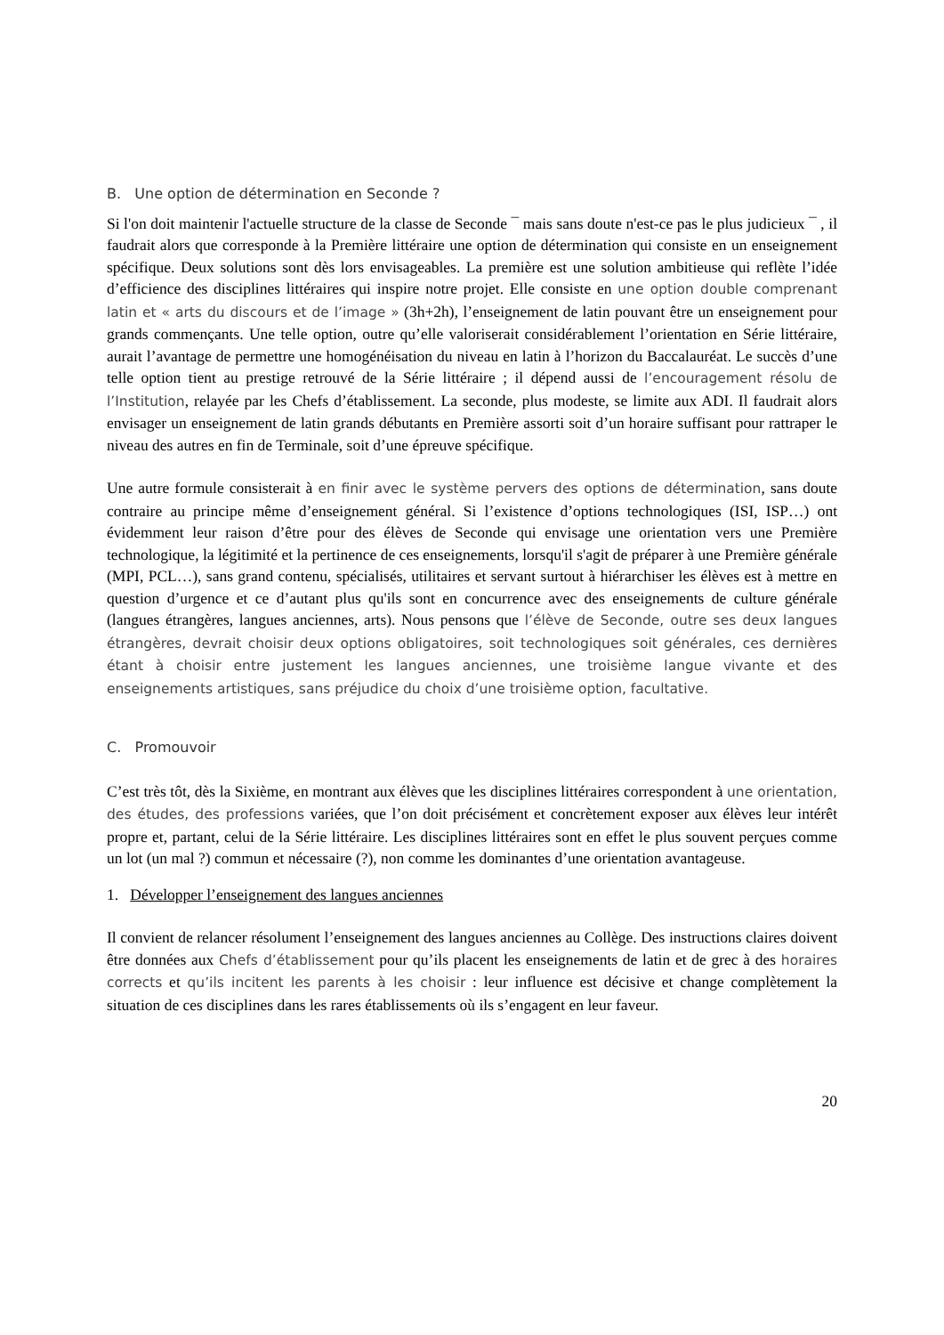B. Une option de détermination en Seconde ?
Si l'on doit maintenir l'actuelle structure de la classe de Seconde ¯ mais sans doute n'est-ce pas le plus judicieux ¯ , il faudrait alors que corresponde à la Première littéraire une option de détermination qui consiste en un enseignement spécifique. Deux solutions sont dès lors envisageables. La première est une solution ambitieuse qui reflète l’idée d’efficience des disciplines littéraires qui inspire notre projet. Elle consiste en une option double comprenant latin et « arts du discours et de l’image » (3h+2h), l’enseignement de latin pouvant être un enseignement pour grands commençants. Une telle option, outre qu’elle valoriserait considérablement l’orientation en Série littéraire, aurait l’avantage de permettre une homogénéisation du niveau en latin à l’horizon du Baccalauréat. Le succès d’une telle option tient au prestige retrouvé de la Série littéraire ; il dépend aussi de l’encouragement résolu de l’Institution, relayée par les Chefs d’établissement. La seconde, plus modeste, se limite aux ADI. Il faudrait alors envisager un enseignement de latin grands débutants en Première assorti soit d’un horaire suffisant pour rattraper le niveau des autres en fin de Terminale, soit d’une épreuve spécifique.
Une autre formule consisterait à en finir avec le système pervers des options de détermination, sans doute contraire au principe même d’enseignement général. Si l’existence d’options technologiques (ISI, ISP…) ont évidemment leur raison d’être pour des élèves de Seconde qui envisage une orientation vers une Première technologique, la légitimité et la pertinence de ces enseignements, lorsqu'il s'agit de préparer à une Première générale (MPI, PCL…), sans grand contenu, spécialisés, utilitaires et servant surtout à hiérarchiser les élèves est à mettre en question d’urgence et ce d’autant plus qu'ils sont en concurrence avec des enseignements de culture générale (langues étrangères, langues anciennes, arts). Nous pensons que l’élève de Seconde, outre ses deux langues étrangères, devrait choisir deux options obligatoires, soit technologiques soit générales, ces dernières étant à choisir entre justement les langues anciennes, une troisième langue vivante et des enseignements artistiques, sans préjudice du choix d’une troisième option, facultative.
C. Promouvoir
C’est très tôt, dès la Sixième, en montrant aux élèves que les disciplines littéraires correspondent à une orientation, des études, des professions variées, que l’on doit précisément et concrètement exposer aux élèves leur intérêt propre et, partant, celui de la Série littéraire. Les disciplines littéraires sont en effet le plus souvent perçues comme un lot (un mal ?) commun et nécessaire (?), non comme les dominantes d’une orientation avantageuse.
1. Développer l’enseignement des langues anciennes
Il convient de relancer résolument l’enseignement des langues anciennes au Collège. Des instructions claires doivent être données aux Chefs d’établissement pour qu’ils placent les enseignements de latin et de grec à des horaires corrects et qu’ils incitent les parents à les choisir : leur influence est décisive et change complètement la situation de ces disciplines dans les rares établissements où ils s’engagent en leur faveur.
20